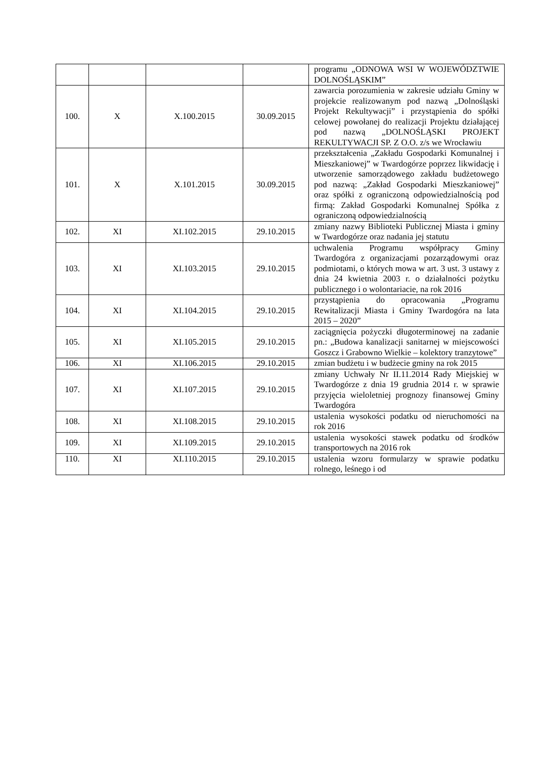| | | | | programu „ODNOWA WSI W WOJEWÓDZTWIE DOLNOŚLĄSKIM” |
| 100. | X | X.100.2015 | 30.09.2015 | zawarcia porozumienia w zakresie udziału Gminy w projekcie realizowanym pod nazwą „Dolnośląski Projekt Rekultywacji” i przystąpienia do spółki celowej powołanej do realizacji Projektu działającej pod nazwą „DOLNOŚLĄSKI PROJEKT REKULTYWACJI SP. Z O.O. z/s we Wrocławiu |
| 101. | X | X.101.2015 | 30.09.2015 | przekształcenia „Zakładu Gospodarki Komunalnej i Mieszkaniowej” w Twardogórze poprzez likwidację i utworzenie samorządowego zakładu budżetowego pod nazwą: „Zakład Gospodarki Mieszkaniowej” oraz spółki z ograniczoną odpowiedzialnością pod firmą: Zakład Gospodarki Komunalnej Spółka z ograniczoną odpowiedzialnością |
| 102. | XI | XI.102.2015 | 29.10.2015 | zmiany nazwy Biblioteki Publicznej Miasta i gminy w Twardogórze oraz nadania jej statutu |
| 103. | XI | XI.103.2015 | 29.10.2015 | uchwalenia Programu współpracy Gminy Twardogóra z organizacjami pozarządowymi oraz podmiotami, o których mowa w art. 3 ust. 3 ustawy z dnia 24 kwietnia 2003 r. o działalności pożytku publicznego i o wolontariacie, na rok 2016 |
| 104. | XI | XI.104.2015 | 29.10.2015 | przystąpienia do opracowania „Programu Rewitalizacji Miasta i Gminy Twardogóra na lata 2015 – 2020” |
| 105. | XI | XI.105.2015 | 29.10.2015 | zaciągnięcia pożyczki długoterminowej na zadanie pn.: „Budowa kanalizacji sanitarnej w miejscowości Goszcz i Grabowno Wielkie – kolektory tranzytowe” |
| 106. | XI | XI.106.2015 | 29.10.2015 | zmian budżetu i w budżecie gminy na rok 2015 |
| 107. | XI | XI.107.2015 | 29.10.2015 | zmiany Uchwały Nr II.11.2014 Rady Miejskiej w Twardogórze z dnia 19 grudnia 2014 r. w sprawie przyjęcia wieloletniej prognozy finansowej Gminy Twardogóra |
| 108. | XI | XI.108.2015 | 29.10.2015 | ustalenia wysokości podatku od nieruchomości na rok 2016 |
| 109. | XI | XI.109.2015 | 29.10.2015 | ustalenia wysokości stawek podatku od środków transportowych na 2016 rok |
| 110. | XI | XI.110.2015 | 29.10.2015 | ustalenia wzoru formularzy w sprawie podatku rolnego, leśnego i od |